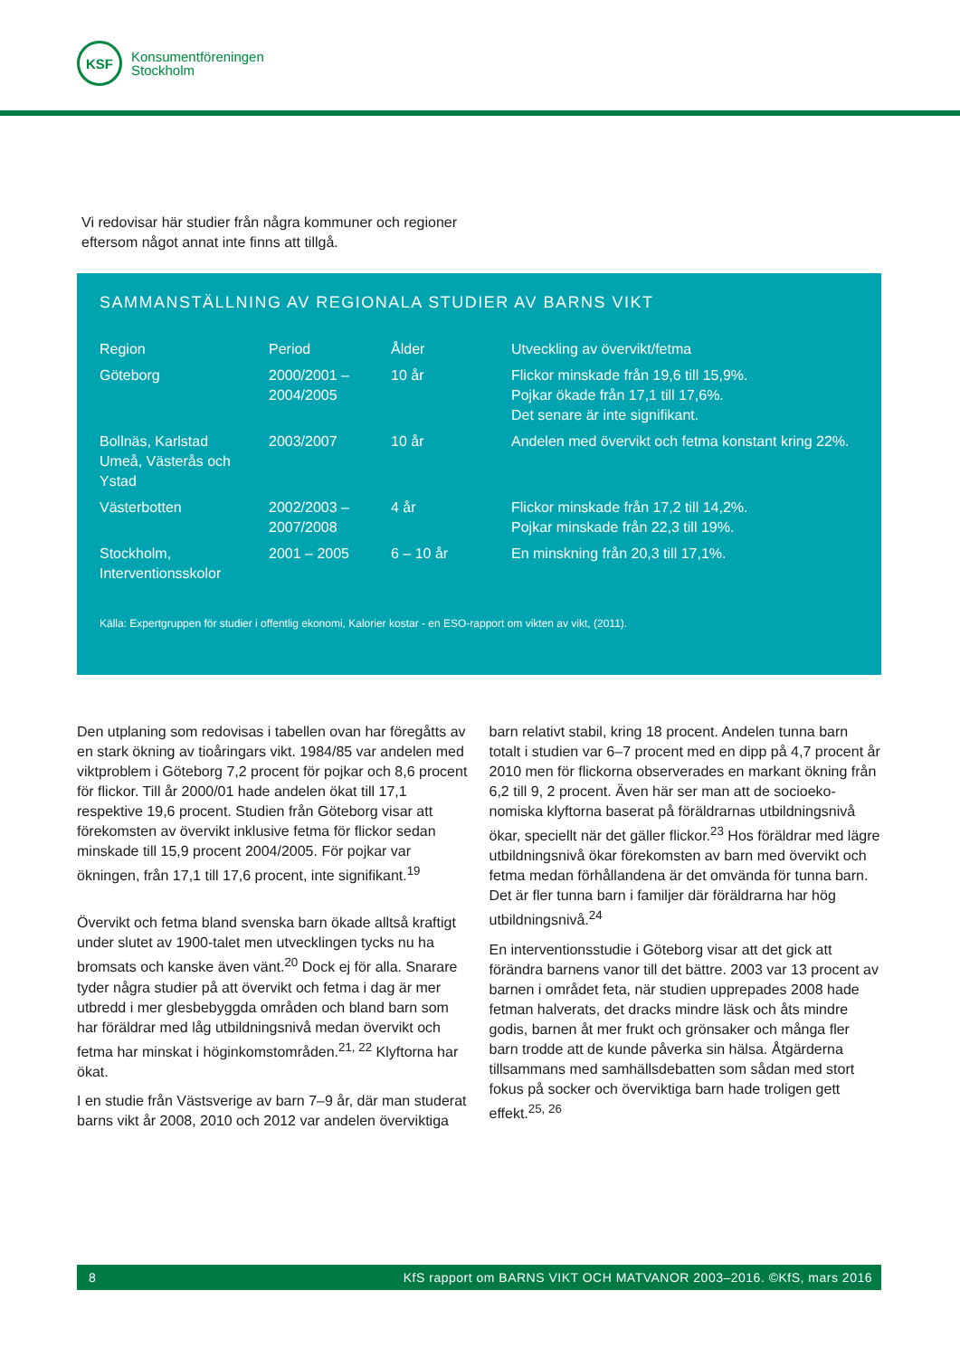KSF
Konsumentföreningen
Stockholm
Vi redovisar här studier från några kommuner och regioner
eftersom något annat inte finns att tillgå.
SAMMANSTÄLLNING AV REGIONALA STUDIER AV BARNS VIKT
| Region | Period | Ålder | Utveckling av övervikt/fetma |
| --- | --- | --- | --- |
| Göteborg | 2000/2001 – 2004/2005 | 10 år | Flickor minskade från 19,6 till 15,9%. Pojkar ökade från 17,1 till 17,6%. Det senare är inte signifikant. |
| Bollnäs, Karlstad Umeå, Västerås och Ystad | 2003/2007 | 10 år | Andelen med övervikt och fetma konstant kring 22%. |
| Västerbotten | 2002/2003 – 2007/2008 | 4 år | Flickor minskade från 17,2 till 14,2%. Pojkar minskade från 22,3 till 19%. |
| Stockholm, Interventionsskolor | 2001 – 2005 | 6 – 10 år | En minskning från 20,3 till 17,1%. |
Källa: Expertgruppen för studier i offentlig ekonomi, Kalorier kostar - en ESO-rapport om vikten av vikt, (2011).
Den utplaning som redovisas i tabellen ovan har föregåtts av en stark ökning av tioåringars vikt. 1984/85 var andelen med viktproblem i Göteborg 7,2 procent för pojkar och 8,6 procent för flickor. Till år 2000/01 hade andelen ökat till 17,1 respektive 19,6 procent. Studien från Göteborg visar att förekomsten av övervikt inklusive fetma för flickor sedan minskade till 15,9 procent 2004/2005. För pojkar var ökningen, från 17,1 till 17,6 procent, inte signifikant.<sup>19</sup>
Övervikt och fetma bland svenska barn ökade alltså kraftigt under slutet av 1900-talet men utvecklingen tycks nu ha bromsats och kanske även vänt.<sup>20</sup> Dock ej för alla. Snarare tyder några studier på att övervikt och fetma i dag är mer utbredd i mer glesbebyggda områden och bland barn som har föräldrar med låg utbildningsnivå medan övervikt och fetma har minskat i höginkomstområden.<sup>21, 22</sup> Klyftorna har ökat.
I en studie från Västsverige av barn 7–9 år, där man studerat barns vikt år 2008, 2010 och 2012 var andelen överviktiga
barn relativt stabil, kring 18 procent. Andelen tunna barn totalt i studien var 6–7 procent med en dipp på 4,7 procent år 2010 men för flickorna observerades en markant ökning från 6,2 till 9, 2 procent. Även här ser man att de socioeko-nomiska klyftorna baserat på föräldrarnas utbildningsnivå ökar, speciellt när det gäller flickor.<sup>23</sup> Hos föräldrar med lägre utbildningsnivå ökar förekomsten av barn med övervikt och fetma medan förhållandena är det omvända för tunna barn. Det är fler tunna barn i familjer där föräldrarna har hög utbildningsnivå.<sup>24</sup>
En interventionsstudie i Göteborg visar att det gick att förändra barnens vanor till det bättre. 2003 var 13 procent av barnen i området feta, när studien upprepades 2008 hade fetman halverats, det dracks mindre läsk och åts mindre godis, barnen åt mer frukt och grönsaker och många fler barn trodde att de kunde påverka sin hälsa. Åtgärderna tillsammans med samhällsdebatten som sådan med stort fokus på socker och överviktiga barn hade troligen gett effekt.<sup>25, 26</sup>
8 KfS rapport om BARNS VIKT OCH MATVANOR 2003–2016. ©KfS, mars 2016